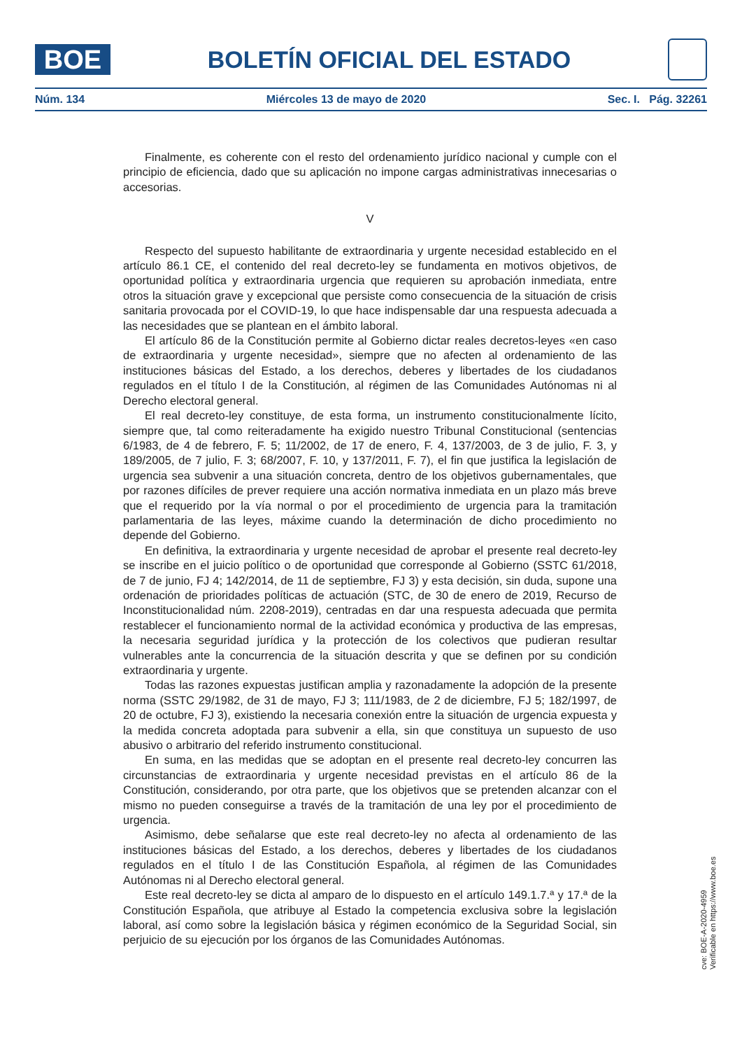BOE
BOLETÍN OFICIAL DEL ESTADO
Núm. 134 Miércoles 13 de mayo de 2020 Sec. I. Pág. 32261
Finalmente, es coherente con el resto del ordenamiento jurídico nacional y cumple con el principio de eficiencia, dado que su aplicación no impone cargas administrativas innecesarias o accesorias.
V
Respecto del supuesto habilitante de extraordinaria y urgente necesidad establecido en el artículo 86.1 CE, el contenido del real decreto-ley se fundamenta en motivos objetivos, de oportunidad política y extraordinaria urgencia que requieren su aprobación inmediata, entre otros la situación grave y excepcional que persiste como consecuencia de la situación de crisis sanitaria provocada por el COVID-19, lo que hace indispensable dar una respuesta adecuada a las necesidades que se plantean en el ámbito laboral.
El artículo 86 de la Constitución permite al Gobierno dictar reales decretos-leyes «en caso de extraordinaria y urgente necesidad», siempre que no afecten al ordenamiento de las instituciones básicas del Estado, a los derechos, deberes y libertades de los ciudadanos regulados en el título I de la Constitución, al régimen de las Comunidades Autónomas ni al Derecho electoral general.
El real decreto-ley constituye, de esta forma, un instrumento constitucionalmente lícito, siempre que, tal como reiteradamente ha exigido nuestro Tribunal Constitucional (sentencias 6/1983, de 4 de febrero, F. 5; 11/2002, de 17 de enero, F. 4, 137/2003, de 3 de julio, F. 3, y 189/2005, de 7 julio, F. 3; 68/2007, F. 10, y 137/2011, F. 7), el fin que justifica la legislación de urgencia sea subvenir a una situación concreta, dentro de los objetivos gubernamentales, que por razones difíciles de prever requiere una acción normativa inmediata en un plazo más breve que el requerido por la vía normal o por el procedimiento de urgencia para la tramitación parlamentaria de las leyes, máxime cuando la determinación de dicho procedimiento no depende del Gobierno.
En definitiva, la extraordinaria y urgente necesidad de aprobar el presente real decreto-ley se inscribe en el juicio político o de oportunidad que corresponde al Gobierno (SSTC 61/2018, de 7 de junio, FJ 4; 142/2014, de 11 de septiembre, FJ 3) y esta decisión, sin duda, supone una ordenación de prioridades políticas de actuación (STC, de 30 de enero de 2019, Recurso de Inconstitucionalidad núm. 2208-2019), centradas en dar una respuesta adecuada que permita restablecer el funcionamiento normal de la actividad económica y productiva de las empresas, la necesaria seguridad jurídica y la protección de los colectivos que pudieran resultar vulnerables ante la concurrencia de la situación descrita y que se definen por su condición extraordinaria y urgente.
Todas las razones expuestas justifican amplia y razonadamente la adopción de la presente norma (SSTC 29/1982, de 31 de mayo, FJ 3; 111/1983, de 2 de diciembre, FJ 5; 182/1997, de 20 de octubre, FJ 3), existiendo la necesaria conexión entre la situación de urgencia expuesta y la medida concreta adoptada para subvenir a ella, sin que constituya un supuesto de uso abusivo o arbitrario del referido instrumento constitucional.
En suma, en las medidas que se adoptan en el presente real decreto-ley concurren las circunstancias de extraordinaria y urgente necesidad previstas en el artículo 86 de la Constitución, considerando, por otra parte, que los objetivos que se pretenden alcanzar con el mismo no pueden conseguirse a través de la tramitación de una ley por el procedimiento de urgencia.
Asimismo, debe señalarse que este real decreto-ley no afecta al ordenamiento de las instituciones básicas del Estado, a los derechos, deberes y libertades de los ciudadanos regulados en el título I de las Constitución Española, al régimen de las Comunidades Autónomas ni al Derecho electoral general.
Este real decreto-ley se dicta al amparo de lo dispuesto en el artículo 149.1.7.ª y 17.ª de la Constitución Española, que atribuye al Estado la competencia exclusiva sobre la legislación laboral, así como sobre la legislación básica y régimen económico de la Seguridad Social, sin perjuicio de su ejecución por los órganos de las Comunidades Autónomas.
cve: BOE-A-2020-4959
Verificable en https://www.boe.es